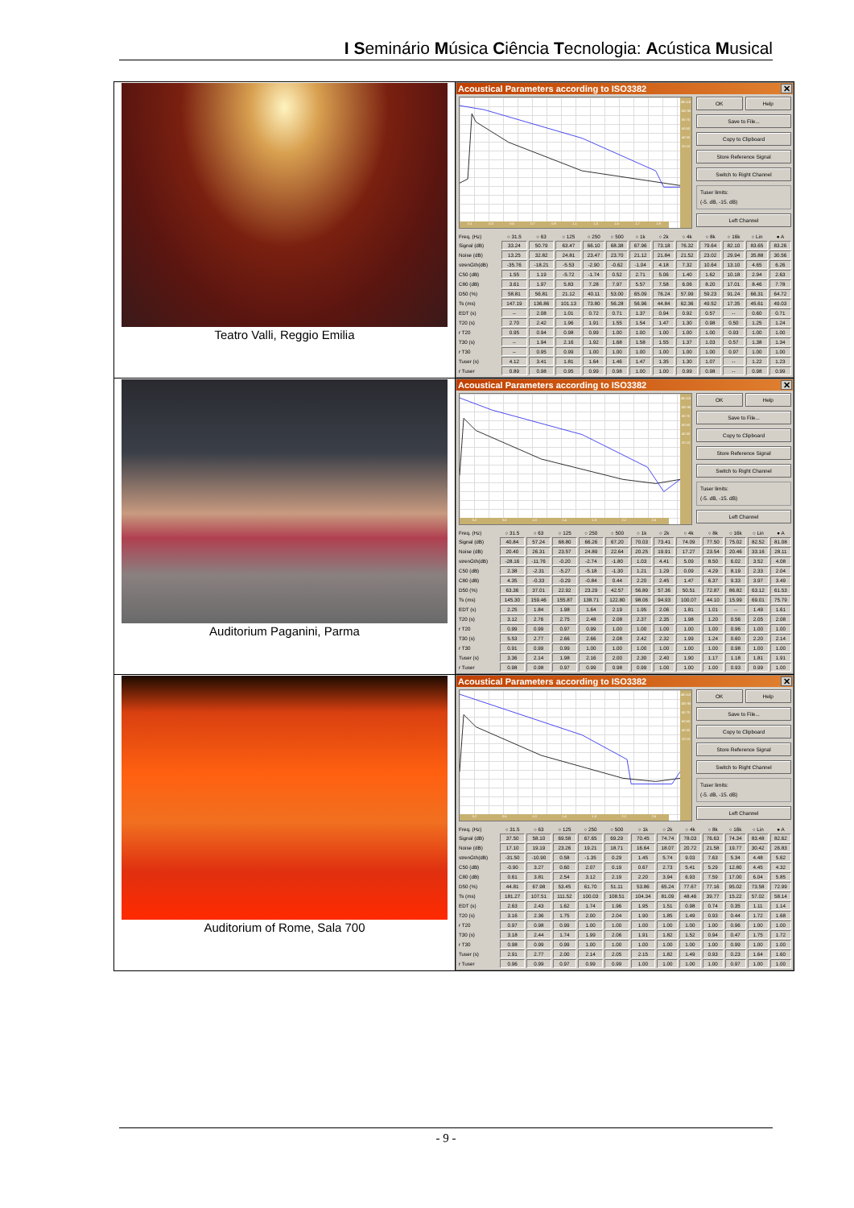I Seminário Música Ciência Tecnologia: Acústica Musical
| Teatro Valli, Reggio Emilia | Acoustical Parameters according to ISO3382 ✕ 0.1 0.3 0.5 0.7 0.9 1.1 1.3 1.5 1.7 1.9 dB 110 100 90 80 70 60 50 40 30 20 10 OK Help Save to File... Copy to Clipboard Store Reference Signal Switch to Right Channel Tuser limits: (-5. dB, -15. dB) Left Channel / Freq. (Hz) / ○ 31.5 / ○ 63 / ○ 125 / ○ 250 / ○ 500 / ○ 1k / ○ 2k / ○ 4k / ○ 8k / ○ 16k / ○ Lin / ● A / / --- / --- / --- / --- / --- / --- / --- / --- / --- / --- / --- / --- / --- / / Signal (dB) / 33.24 / 50.79 / 63.47 / 66.10 / 68.38 / 67.96 / 73.18 / 76.32 / 79.64 / 82.10 / 83.65 / 83.26 / / Noise (dB) / 13.25 / 32.82 / 24.81 / 23.47 / 23.70 / 21.12 / 21.84 / 21.52 / 23.02 / 29.94 / 35.88 / 30.56 / / strenGth(dB) / -35.76 / -18.21 / -5.53 / -2.90 / -0.62 / -1.04 / 4.18 / 7.32 / 10.64 / 13.10 / 4.65 / 6.26 / / C50 (dB) / 1.55 / 1.19 / -5.72 / -1.74 / 0.52 / 2.71 / 5.06 / 1.40 / 1.62 / 10.18 / 2.94 / 2.63 / / C80 (dB) / 3.61 / 1.97 / 5.83 / 7.28 / 7.97 / 5.57 / 7.58 / 6.06 / 8.20 / 17.01 / 8.46 / 7.78 / / D50 (%) / 58.81 / 56.81 / 21.12 / 40.11 / 53.00 / 65.09 / 76.24 / 57.99 / 59.23 / 91.24 / 66.31 / 64.72 / / Ts (ms) / 147.19 / 136.86 / 101.13 / 73.80 / 56.28 / 56.96 / 44.84 / 62.36 / 49.52 / 17.35 / 45.61 / 49.03 / / EDT (s) / -- / 2.08 / 1.01 / 0.72 / 0.71 / 1.37 / 0.94 / 0.92 / 0.57 / -- / 0.60 / 0.71 / / T20 (s) / 2.70 / 2.42 / 1.96 / 1.91 / 1.55 / 1.54 / 1.47 / 1.30 / 0.98 / 0.50 / 1.25 / 1.24 / / r T20 / 0.95 / 0.94 / 0.98 / 0.99 / 1.00 / 1.00 / 1.00 / 1.00 / 1.00 / 0.93 / 1.00 / 1.00 / / T30 (s) / -- / 1.94 / 2.16 / 1.92 / 1.68 / 1.58 / 1.55 / 1.37 / 1.03 / 0.57 / 1.38 / 1.34 / / r T30 / -- / 0.95 / 0.99 / 1.00 / 1.00 / 1.00 / 1.00 / 1.00 / 1.00 / 0.97 / 1.00 / 1.00 / / Tuser (s) / 4.12 / 3.41 / 1.81 / 1.64 / 1.46 / 1.47 / 1.35 / 1.30 / 1.07 / -- / 1.22 / 1.23 / / r Tuser / 0.89 / 0.98 / 0.95 / 0.99 / 0.98 / 1.00 / 1.00 / 0.99 / 0.98 / -- / 0.98 / 0.99 / |
| Auditorium Paganini, Parma | Acoustical Parameters according to ISO3382 ✕ 0.2 0.6 1.0 1.4 1.8 2.2 2.6 dB 110 100 90 80 70 60 50 40 30 20 10 OK Help Save to File... Copy to Clipboard Store Reference Signal Switch to Right Channel Tuser limits: (-5. dB, -15. dB) Left Channel / Freq. (Hz) / ○ 31.5 / ○ 63 / ○ 125 / ○ 250 / ○ 500 / ○ 1k / ○ 2k / ○ 4k / ○ 8k / ○ 16k / ○ Lin / ● A / / --- / --- / --- / --- / --- / --- / --- / --- / --- / --- / --- / --- / --- / / Signal (dB) / 40.84 / 57.24 / 68.80 / 66.26 / 67.20 / 70.03 / 73.41 / 74.09 / 77.50 / 75.02 / 82.52 / 81.08 / / Noise (dB) / 20.40 / 26.31 / 23.57 / 24.89 / 22.64 / 20.25 / 19.91 / 17.27 / 23.54 / 20.46 / 33.16 / 28.11 / / strenGth(dB) / -28.16 / -11.76 / -0.20 / -2.74 / -1.80 / 1.03 / 4.41 / 5.09 / 8.50 / 6.02 / 3.52 / 4.08 / / C50 (dB) / 2.38 / -2.31 / -5.27 / -5.18 / -1.30 / 1.21 / 1.29 / 0.09 / 4.29 / 8.19 / 2.33 / 2.04 / / C80 (dB) / 4.35 / -0.33 / -0.29 / -0.84 / 0.44 / 2.20 / 2.45 / 1.47 / 6.37 / 9.33 / 3.97 / 3.49 / / D50 (%) / 63.36 / 37.01 / 22.92 / 23.29 / 42.57 / 56.89 / 57.36 / 50.51 / 72.87 / 86.82 / 63.12 / 61.53 / / Ts (ms) / 145.30 / 159.46 / 155.87 / 138.71 / 122.80 / 98.06 / 94.93 / 100.07 / 44.10 / 15.99 / 69.01 / 75.79 / / EDT (s) / 2.25 / 1.84 / 1.98 / 1.64 / 2.19 / 1.95 / 2.06 / 1.81 / 1.01 / -- / 1.49 / 1.61 / / T20 (s) / 3.12 / 2.76 / 2.75 / 2.48 / 2.08 / 2.37 / 2.35 / 1.98 / 1.20 / 0.56 / 2.05 / 2.08 / / r T20 / 0.99 / 0.99 / 0.97 / 0.99 / 1.00 / 1.00 / 1.00 / 1.00 / 1.00 / 0.96 / 1.00 / 1.00 / / T30 (s) / 5.53 / 2.77 / 2.66 / 2.66 / 2.08 / 2.42 / 2.32 / 1.99 / 1.24 / 0.60 / 2.20 / 2.14 / / r T30 / 0.91 / 0.99 / 0.99 / 1.00 / 1.00 / 1.00 / 1.00 / 1.00 / 1.00 / 0.98 / 1.00 / 1.00 / / Tuser (s) / 3.36 / 2.14 / 1.98 / 2.16 / 2.00 / 2.30 / 2.40 / 1.90 / 1.17 / 1.18 / 1.81 / 1.91 / / r Tuser / 0.98 / 0.98 / 0.97 / 0.99 / 0.98 / 0.99 / 1.00 / 1.00 / 1.00 / 0.93 / 0.99 / 1.00 / |
| Auditorium of Rome, Sala 700 | Acoustical Parameters according to ISO3382 ✕ 0.2 0.6 1.0 1.4 1.8 2.2 2.6 dB 110 100 90 80 70 60 50 40 30 20 10 OK Help Save to File... Copy to Clipboard Store Reference Signal Switch to Right Channel Tuser limits: (-5. dB, -15. dB) Left Channel / Freq. (Hz) / ○ 31.5 / ○ 63 / ○ 125 / ○ 250 / ○ 500 / ○ 1k / ○ 2k / ○ 4k / ○ 8k / ○ 16k / ○ Lin / ● A / / --- / --- / --- / --- / --- / --- / --- / --- / --- / --- / --- / --- / --- / / Signal (dB) / 37.50 / 58.10 / 69.58 / 67.65 / 69.29 / 70.45 / 74.74 / 78.03 / 76.63 / 74.34 / 83.48 / 82.62 / / Noise (dB) / 17.10 / 19.19 / 23.26 / 19.21 / 18.71 / 16.64 / 18.07 / 20.72 / 21.58 / 19.77 / 30.42 / 26.83 / / strenGth(dB) / -31.50 / -10.90 / 0.58 / -1.35 / 0.29 / 1.45 / 5.74 / 9.03 / 7.63 / 5.34 / 4.48 / 5.62 / / C50 (dB) / -0.90 / 3.27 / 0.60 / 2.07 / 0.19 / 0.67 / 2.73 / 5.41 / 5.29 / 12.80 / 4.45 / 4.32 / / C80 (dB) / 0.61 / 3.81 / 2.54 / 3.12 / 2.19 / 2.20 / 3.94 / 6.93 / 7.59 / 17.00 / 6.04 / 5.85 / / D50 (%) / 44.81 / 67.98 / 53.45 / 61.70 / 51.11 / 53.86 / 65.24 / 77.67 / 77.16 / 95.02 / 73.58 / 72.99 / / Ts (ms) / 181.27 / 107.51 / 111.52 / 100.03 / 108.51 / 104.34 / 81.09 / 48.46 / 39.77 / 15.22 / 57.02 / 58.14 / / EDT (s) / 2.63 / 2.43 / 1.62 / 1.74 / 1.96 / 1.95 / 1.51 / 0.98 / 0.74 / 0.35 / 1.11 / 1.14 / / T20 (s) / 3.16 / 2.36 / 1.75 / 2.00 / 2.04 / 1.90 / 1.85 / 1.49 / 0.93 / 0.44 / 1.72 / 1.68 / / r T20 / 0.97 / 0.98 / 0.99 / 1.00 / 1.00 / 1.00 / 1.00 / 1.00 / 1.00 / 0.96 / 1.00 / 1.00 / / T30 (s) / 3.18 / 2.44 / 1.74 / 1.99 / 2.06 / 1.91 / 1.82 / 1.52 / 0.94 / 0.47 / 1.75 / 1.72 / / r T30 / 0.98 / 0.99 / 0.99 / 1.00 / 1.00 / 1.00 / 1.00 / 1.00 / 1.00 / 0.99 / 1.00 / 1.00 / / Tuser (s) / 2.91 / 2.77 / 2.00 / 2.14 / 2.05 / 2.15 / 1.82 / 1.49 / 0.93 / 0.23 / 1.64 / 1.60 / / r Tuser / 0.96 / 0.99 / 0.97 / 0.99 / 0.99 / 1.00 / 1.00 / 1.00 / 1.00 / 0.97 / 1.00 / 1.00 / |
- 9 -